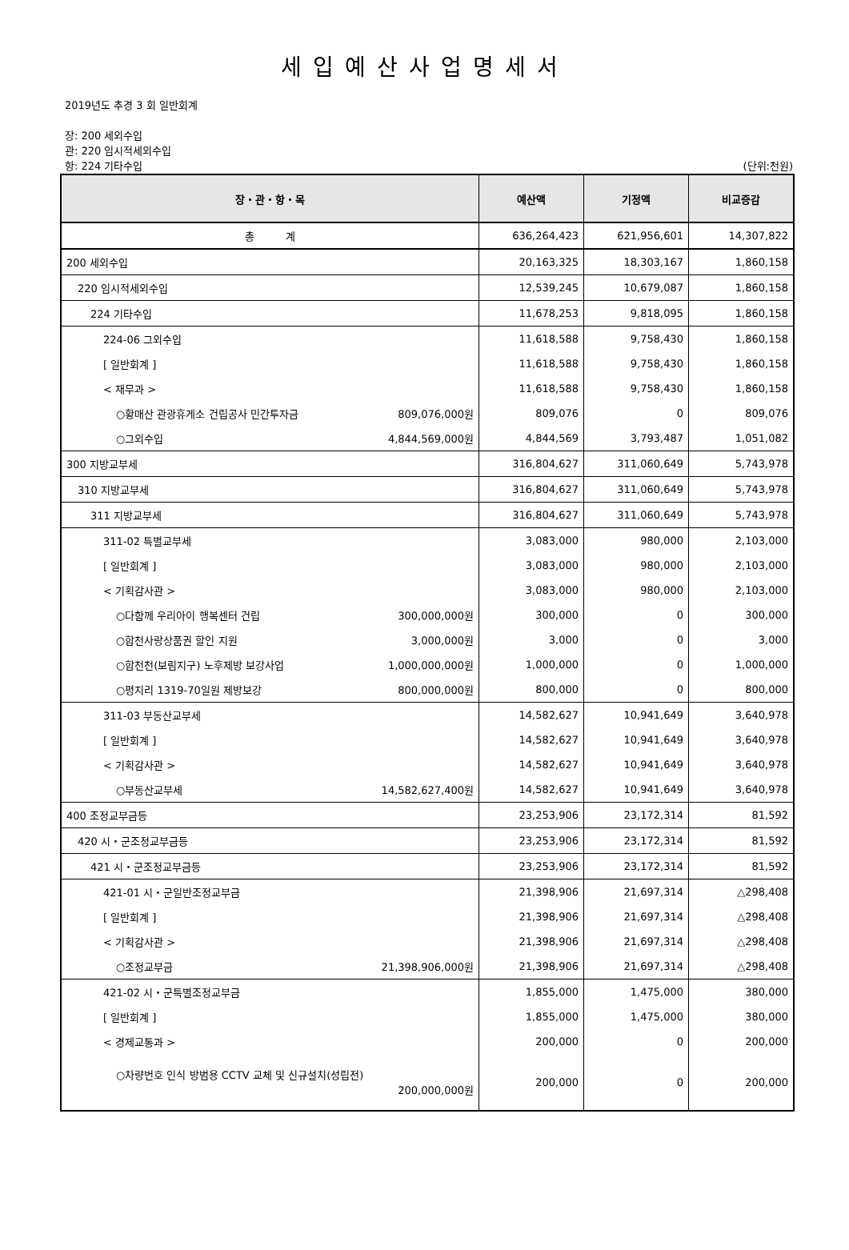세입예산사업명세서
2019년도 추경 3 회 일반회계
장: 200 세외수입
관: 220 임시적세외수입
항: 224 기타수입 (단위:천원)
| 장・관・항・목 | 예산액 | 기정액 | 비교증감 |
| --- | --- | --- | --- |
| 총 계 | 636,264,423 | 621,956,601 | 14,307,822 |
| 200 세외수입 | 20,163,325 | 18,303,167 | 1,860,158 |
| 220 임시적세외수입 | 12,539,245 | 10,679,087 | 1,860,158 |
| 224 기타수입 | 11,678,253 | 9,818,095 | 1,860,158 |
| 224-06 그외수입 | 11,618,588 | 9,758,430 | 1,860,158 |
| [ 일반회계 ] | 11,618,588 | 9,758,430 | 1,860,158 |
| < 재무과 > | 11,618,588 | 9,758,430 | 1,860,158 |
| ○황매산 관광휴게소 건립공사 민간투자금 809,076,000원 | 809,076 | 0 | 809,076 |
| ○그외수입 4,844,569,000원 | 4,844,569 | 3,793,487 | 1,051,082 |
| 300 지방교부세 | 316,804,627 | 311,060,649 | 5,743,978 |
| 310 지방교부세 | 316,804,627 | 311,060,649 | 5,743,978 |
| 311 지방교부세 | 316,804,627 | 311,060,649 | 5,743,978 |
| 311-02 특별교부세 | 3,083,000 | 980,000 | 2,103,000 |
| [ 일반회계 ] | 3,083,000 | 980,000 | 2,103,000 |
| < 기획감사관 > | 3,083,000 | 980,000 | 2,103,000 |
| ○다함께 우리아이 행복센터 건립 300,000,000원 | 300,000 | 0 | 300,000 |
| ○합천사랑상품권 할인 지원 3,000,000원 | 3,000 | 0 | 3,000 |
| ○합천천(보림지구) 노후제방 보강사업 1,000,000,000원 | 1,000,000 | 0 | 1,000,000 |
| ○평지리 1319-70일원 제방보강 800,000,000원 | 800,000 | 0 | 800,000 |
| 311-03 부동산교부세 | 14,582,627 | 10,941,649 | 3,640,978 |
| [ 일반회계 ] | 14,582,627 | 10,941,649 | 3,640,978 |
| < 기획감사관 > | 14,582,627 | 10,941,649 | 3,640,978 |
| ○부동산교부세 14,582,627,400원 | 14,582,627 | 10,941,649 | 3,640,978 |
| 400 조정교부금등 | 23,253,906 | 23,172,314 | 81,592 |
| 420 시・군조정교부금등 | 23,253,906 | 23,172,314 | 81,592 |
| 421 시・군조정교부금등 | 23,253,906 | 23,172,314 | 81,592 |
| 421-01 시・군일반조정교부금 | 21,398,906 | 21,697,314 | △298,408 |
| [ 일반회계 ] | 21,398,906 | 21,697,314 | △298,408 |
| < 기획감사관 > | 21,398,906 | 21,697,314 | △298,408 |
| ○조정교부금 21,398,906,000원 | 21,398,906 | 21,697,314 | △298,408 |
| 421-02 시・군특별조정교부금 | 1,855,000 | 1,475,000 | 380,000 |
| [ 일반회계 ] | 1,855,000 | 1,475,000 | 380,000 |
| < 경제교통과 > | 200,000 | 0 | 200,000 |
| ○차량번호 인식 방범용 CCTV 교체 및 신규설치(성립전) 200,000,000원 | 200,000 | 0 | 200,000 |